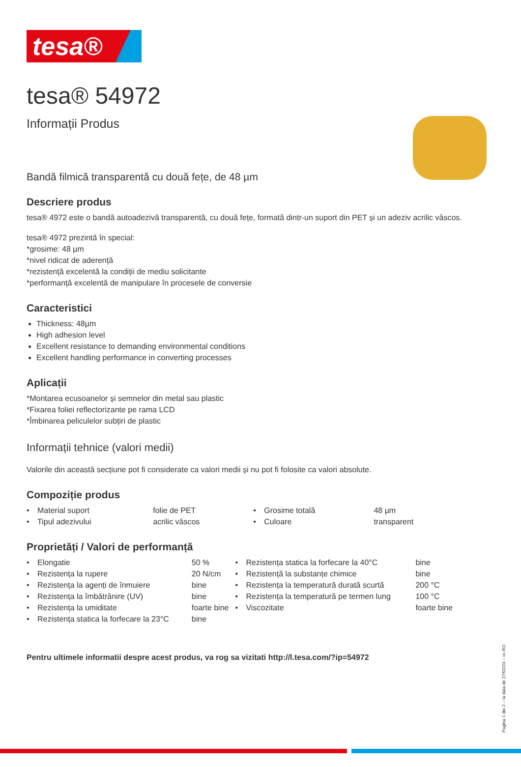tesa®
tesa® 54972
Informații Produs
Bandă filmică transparentă cu două fețe, de 48 µm
Descriere produs
tesa® 4972 este o bandă autoadezivă transparentă, cu două fețe, formată dintr-un suport din PET și un adeziv acrilic vâscos.
tesa® 4972 prezintă în special:
*grosime: 48 µm
*nivel ridicat de aderență
*rezistență excelentă la condiții de mediu solicitante
*performanță excelentă de manipulare în procesele de conversie
Caracteristici
Thickness: 48µm
High adhesion level
Excellent resistance to demanding environmental conditions
Excellent handling performance in converting processes
Aplicații
*Montarea ecusoanelor și semnelor din metal sau plastic
*Fixarea foliei reflectorizante pe rama LCD
*Îmbinarea peliculelor subțiri de plastic
Informații tehnice (valori medii)
Valorile din această secțiune pot fi considerate ca valori medii și nu pot fi folosite ca valori absolute.
Compoziție produs
| • | Material suport | folie de PET | • | Grosime totală | 48 µm |
| • | Tipul adezivului | acrilic vâscos | • | Culoare | transparent |
Proprietăți / Valori de performanță
| • | Elongatie | 50 % | • | Rezistența statica la forfecare la 40°C | bine |
| • | Rezistența la rupere | 20 N/cm | • | Rezistență la substanțe chimice | bine |
| • | Rezistența la agenți de înmuiere | bine | • | Rezistența la temperatură durată scurtă | 200 °C |
| • | Rezistența la îmbătrânire (UV) | bine | • | Rezistența la temperatură pe termen lung | 100 °C |
| • | Rezistența la umiditate | foarte bine | • | Viscozitate | foarte bine |
| • | Rezistența statica la forfecare la 23°C | bine | | | |
Pentru ultimele informatii despre acest produs, va rog sa vizitati http://l.tesa.com/?ip=54972
Pagina 1 din 2 – la data de 27/02/24 – ro-RO